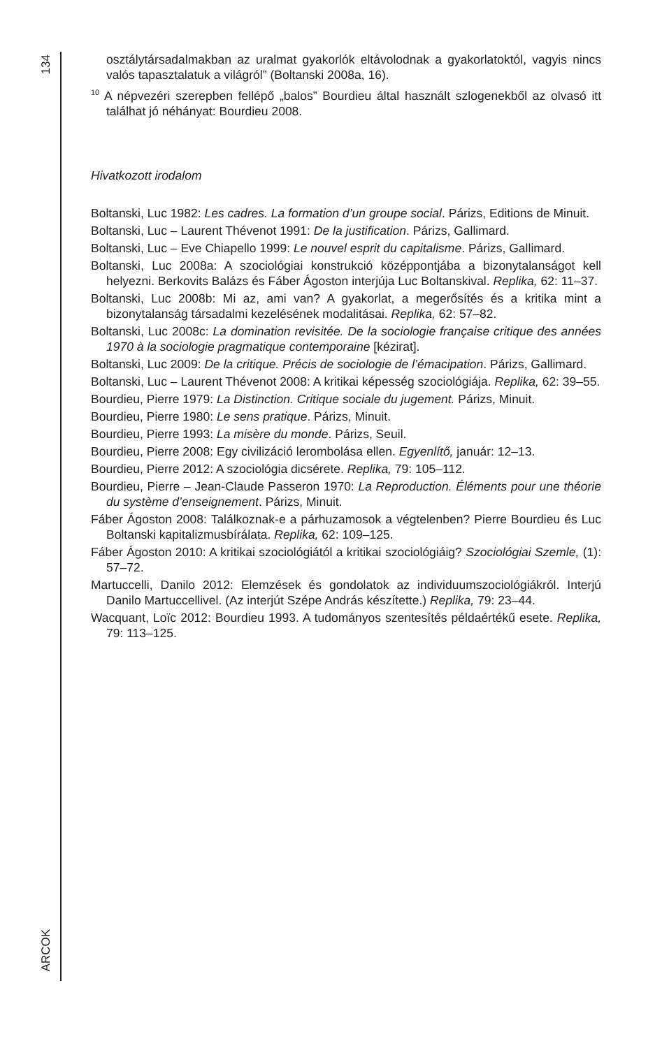134
ARCOK
osztálytársadalmakban az uralmat gyakorlók eltávolodnak a gyakorlatoktól, vagyis nincs valós tapasztalatuk a világról” (Boltanski 2008a, 16).
<sup>10</sup> A népvezéri szerepben fellépő „balos” Bourdieu által használt szlogenekből az olvasó itt találhat jó néhányat: Bourdieu 2008.
Hivatkozott irodalom
Boltanski, Luc 1982: Les cadres. La formation d’un groupe social. Párizs, Editions de Minuit.
Boltanski, Luc – Laurent Thévenot 1991: De la justification. Párizs, Gallimard.
Boltanski, Luc – Eve Chiapello 1999: Le nouvel esprit du capitalisme. Párizs, Gallimard.
Boltanski, Luc 2008a: A szociológiai konstrukció középpontjába a bizonytalanságot kell helyezni. Berkovits Balázs és Fáber Ágoston interjúja Luc Boltanskival. Replika, 62: 11–37.
Boltanski, Luc 2008b: Mi az, ami van? A gyakorlat, a megerősítés és a kritika mint a bizonytalanság társadalmi kezelésének modalitásai. Replika, 62: 57–82.
Boltanski, Luc 2008c: La domination revisitée. De la sociologie française critique des années 1970 à la sociologie pragmatique contemporaine [kézirat].
Boltanski, Luc 2009: De la critique. Précis de sociologie de l’émacipation. Párizs, Gallimard.
Boltanski, Luc – Laurent Thévenot 2008: A kritikai képesség szociológiája. Replika, 62: 39–55.
Bourdieu, Pierre 1979: La Distinction. Critique sociale du jugement. Párizs, Minuit.
Bourdieu, Pierre 1980: Le sens pratique. Párizs, Minuit.
Bourdieu, Pierre 1993: La misère du monde. Párizs, Seuil.
Bourdieu, Pierre 2008: Egy civilizáció lerombolása ellen. Egyenlítő, január: 12–13.
Bourdieu, Pierre 2012: A szociológia dicsérete. Replika, 79: 105–112.
Bourdieu, Pierre – Jean-Claude Passeron 1970: La Reproduction. Éléments pour une théorie du système d’enseignement. Párizs, Minuit.
Fáber Ágoston 2008: Találkoznak-e a párhuzamosok a végtelenben? Pierre Bourdieu és Luc Boltanski kapitalizmusbírálata. Replika, 62: 109–125.
Fáber Ágoston 2010: A kritikai szociológiától a kritikai szociológiáig? Szocioló­giai Szemle, (1): 57–72.
Martuccelli, Danilo 2012: Elemzések és gondolatok az individuumszociológi­ákról. Interjú Danilo Martuccellivel. (Az interjút Szépe András készítette.) Replika, 79: 23–44.
Wacquant, Loïc 2012: Bourdieu 1993. A tudományos szentesítés példaértékű esete. Replika, 79: 113–125.